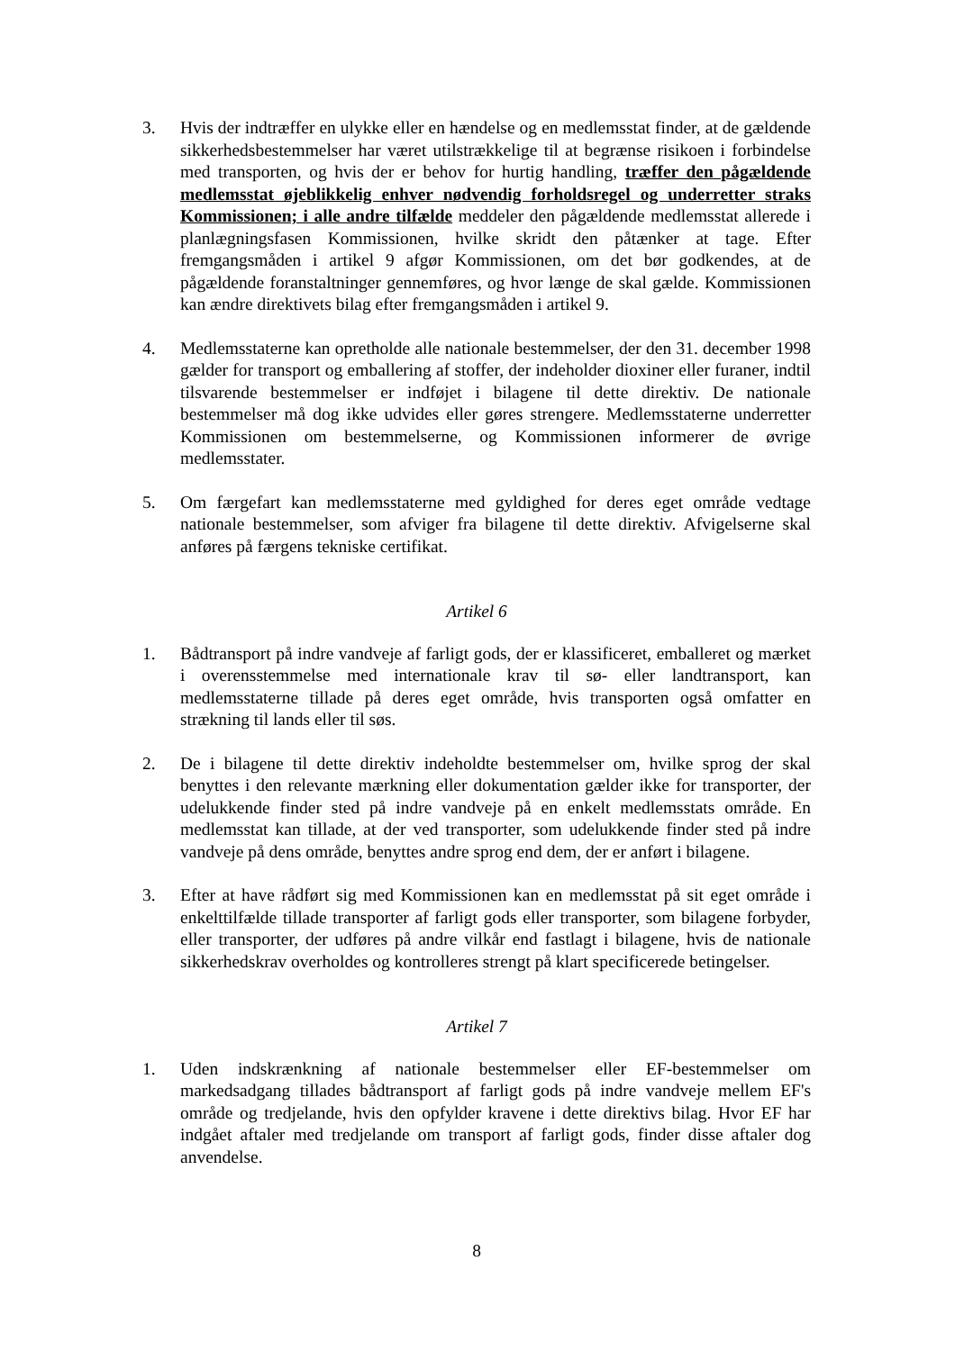3. Hvis der indtræffer en ulykke eller en hændelse og en medlemsstat finder, at de gældende sikkerhedsbestemmelser har været utilstrækkelige til at begrænse risikoen i forbindelse med transporten, og hvis der er behov for hurtig handling, træffer den pågældende medlemsstat øjeblikkelig enhver nødvendig forholdsregel og underretter straks Kommissionen; i alle andre tilfælde meddeler den pågældende medlemsstat allerede i planlægningsfasen Kommissionen, hvilke skridt den påtænker at tage. Efter fremgangsmåden i artikel 9 afgør Kommissionen, om det bør godkendes, at de pågældende foranstaltninger gennemføres, og hvor længe de skal gælde. Kommissionen kan ændre direktivets bilag efter fremgangsmåden i artikel 9.
4. Medlemsstaterne kan opretholde alle nationale bestemmelser, der den 31. december 1998 gælder for transport og emballering af stoffer, der indeholder dioxiner eller furaner, indtil tilsvarende bestemmelser er indføjet i bilagene til dette direktiv. De nationale bestemmelser må dog ikke udvides eller gøres strengere. Medlemsstaterne underretter Kommissionen om bestemmelserne, og Kommissionen informerer de øvrige medlemsstater.
5. Om færgefart kan medlemsstaterne med gyldighed for deres eget område vedtage nationale bestemmelser, som afviger fra bilagene til dette direktiv. Afvigelserne skal anføres på færgens tekniske certifikat.
Artikel 6
1. Bådtransport på indre vandveje af farligt gods, der er klassificeret, emballeret og mærket i overensstemmelse med internationale krav til sø- eller landtransport, kan medlemsstaterne tillade på deres eget område, hvis transporten også omfatter en strækning til lands eller til søs.
2. De i bilagene til dette direktiv indeholdte bestemmelser om, hvilke sprog der skal benyttes i den relevante mærkning eller dokumentation gælder ikke for transporter, der udelukkende finder sted på indre vandveje på en enkelt medlemsstats område. En medlemsstat kan tillade, at der ved transporter, som udelukkende finder sted på indre vandveje på dens område, benyttes andre sprog end dem, der er anført i bilagene.
3. Efter at have rådført sig med Kommissionen kan en medlemsstat på sit eget område i enkelttilfælde tillade transporter af farligt gods eller transporter, som bilagene forbyder, eller transporter, der udføres på andre vilkår end fastlagt i bilagene, hvis de nationale sikkerhedskrav overholdes og kontrolleres strengt på klart specificerede betingelser.
Artikel 7
1. Uden indskrænkning af nationale bestemmelser eller EF-bestemmelser om markedsadgang tillades bådtransport af farligt gods på indre vandveje mellem EF's område og tredjelande, hvis den opfylder kravene i dette direktivs bilag. Hvor EF har indgået aftaler med tredjelande om transport af farligt gods, finder disse aftaler dog anvendelse.
8